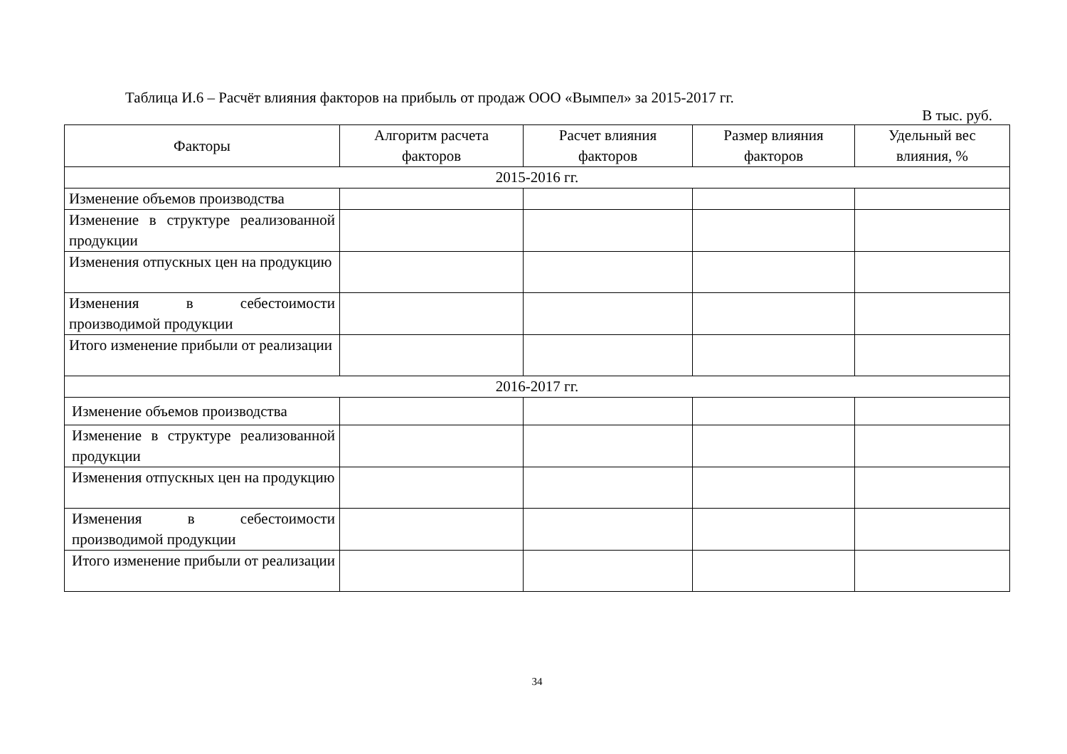Таблица И.6 – Расчёт влияния факторов на прибыль от продаж ООО «Вымпел» за 2015-2017 гг.
В тыс. руб.
| Факторы | Алгоритм расчета факторов | Расчет влияния факторов | Размер влияния факторов | Удельный вес влияния, % |
| --- | --- | --- | --- | --- |
| 2015-2016 гг. | | | | |
| Изменение объемов производства | | | | |
| Изменение в структуре реализованной продукции | | | | |
| Изменения отпускных цен на продукцию | | | | |
| Изменения в себестоимости производимой продукции | | | | |
| Итого изменение прибыли от реализации | | | | |
| 2016-2017 гг. | | | | |
| Изменение объемов производства | | | | |
| Изменение в структуре реализованной продукции | | | | |
| Изменения отпускных цен на продукцию | | | | |
| Изменения в себестоимости производимой продукции | | | | |
| Итого изменение прибыли от реализации | | | | |
34